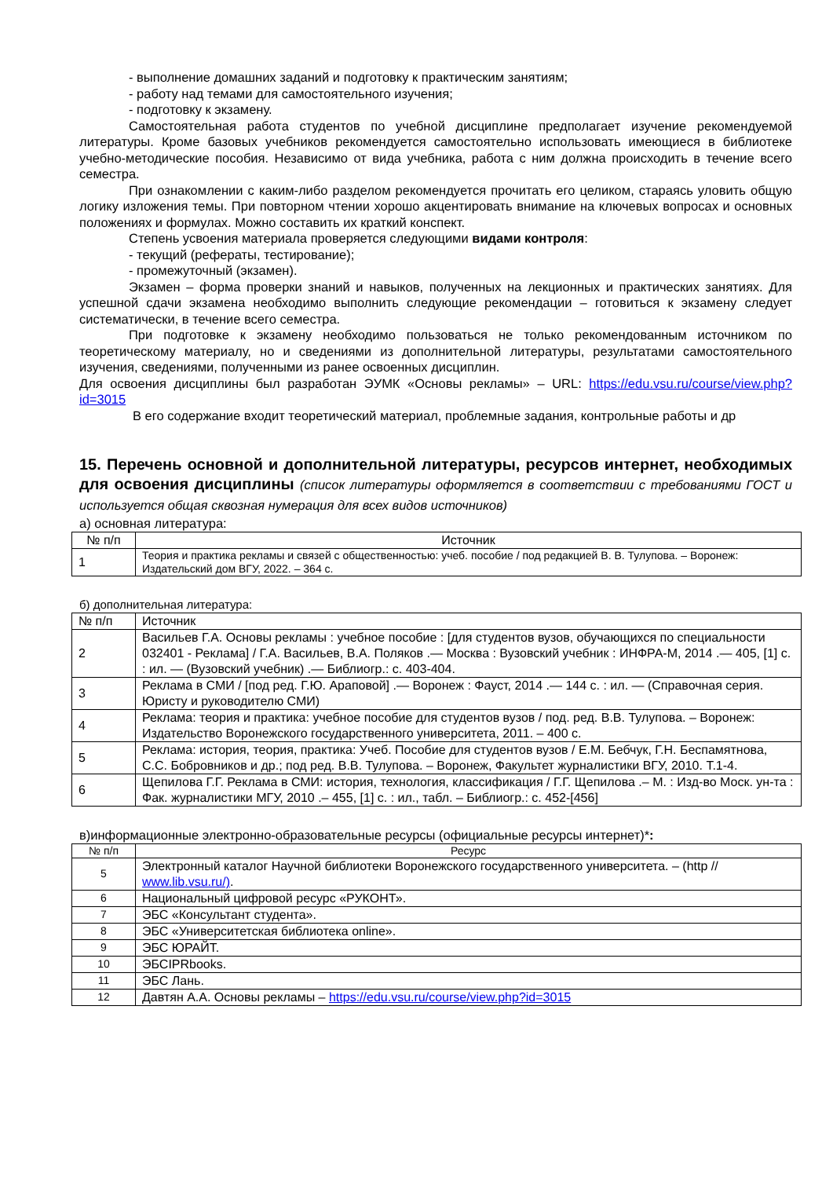- выполнение домашних заданий и подготовку к практическим занятиям;
- работу над темами для самостоятельного изучения;
- подготовку к экзамену.
Самостоятельная работа студентов по учебной дисциплине предполагает изучение рекомендуемой литературы. Кроме базовых учебников рекомендуется самостоятельно использовать имеющиеся в библиотеке учебно-методические пособия. Независимо от вида учебника, работа с ним должна происходить в течение всего семестра.
При ознакомлении с каким-либо разделом рекомендуется прочитать его целиком, стараясь уловить общую логику изложения темы. При повторном чтении хорошо акцентировать внимание на ключевых вопросах и основных положениях и формулах. Можно составить их краткий конспект.
Степень усвоения материала проверяется следующими видами контроля:
- текущий (рефераты, тестирование);
- промежуточный (экзамен).
Экзамен – форма проверки знаний и навыков, полученных на лекционных и практических занятиях. Для успешной сдачи экзамена необходимо выполнить следующие рекомендации – готовиться к экзамену следует систематически, в течение всего семестра.
При подготовке к экзамену необходимо пользоваться не только рекомендованным источником по теоретическому материалу, но и сведениями из дополнительной литературы, результатами самостоятельного изучения, сведениями, полученными из ранее освоенных дисциплин.
Для освоения дисциплины был разработан ЭУМК «Основы рекламы» – URL: https://edu.vsu.ru/course/view.php?id=3015
В его содержание входит теоретический материал, проблемные задания, контрольные работы и др
15. Перечень основной и дополнительной литературы, ресурсов интернет, необходимых для освоения дисциплины (список литературы оформляется в соответствии с требованиями ГОСТ и используется общая сквозная нумерация для всех видов источников)
а) основная литература:
| № п/п | Источник |
| --- | --- |
| 1 | Теория и практика рекламы и связей с общественностью: учеб. пособие / под редакцией В. В. Тулупова. – Воронеж: Издательский дом ВГУ, 2022. – 364 с. |
б) дополнительная литература:
| № п/п | Источник |
| --- | --- |
| 2 | Васильев Г.А. Основы рекламы : учебное пособие : [для студентов вузов, обучающихся по специальности 032401 - Реклама] / Г.А. Васильев, В.А. Поляков .— Москва : Вузовский учебник : ИНФРА-М, 2014 .— 405, [1] с. : ил. — (Вузовский учебник) .— Библиогр.: с. 403-404. |
| 3 | Реклама в СМИ / [под ред. Г.Ю. Араповой] .— Воронеж : Фауст, 2014 .— 144 с. : ил. — (Справочная серия. Юристу и руководителю СМИ) |
| 4 | Реклама: теория и практика: учебное пособие для студентов вузов / под. ред. В.В. Тулупова. – Воронеж: Издательство Воронежского государственного университета, 2011. – 400 с. |
| 5 | Реклама: история, теория, практика: Учеб. Пособие для студентов вузов / Е.М. Бебчук, Г.Н. Беспамятнова, С.С. Бобровников и др.; под ред. В.В. Тулупова. – Воронеж, Факультет журналистики ВГУ, 2010. Т.1-4. |
| 6 | Щепилова Г.Г. Реклама в СМИ: история, технология, классификация / Г.Г. Щепилова .– М. : Изд-во Моск. ун-та : Фак. журналистики МГУ, 2010 .– 455, [1] с. : ил., табл. – Библиогр.: с. 452-[456] |
в)информационные электронно-образовательные ресурсы (официальные ресурсы интернет)*:
| № п/п | Ресурс |
| --- | --- |
| 5 | Электронный каталог Научной библиотеки Воронежского государственного университета. – (http // www.lib.vsu.ru/) . |
| 6 | Национальный цифровой ресурс «РУКОНТ». |
| 7 | ЭБС «Консультант студента». |
| 8 | ЭБС «Университетская библиотека online». |
| 9 | ЭБС ЮРАЙТ. |
| 10 | ЭБСIPRbooks. |
| 11 | ЭБС Лань. |
| 12 | Давтян А.А. Основы рекламы – https://edu.vsu.ru/course/view.php?id=3015 |